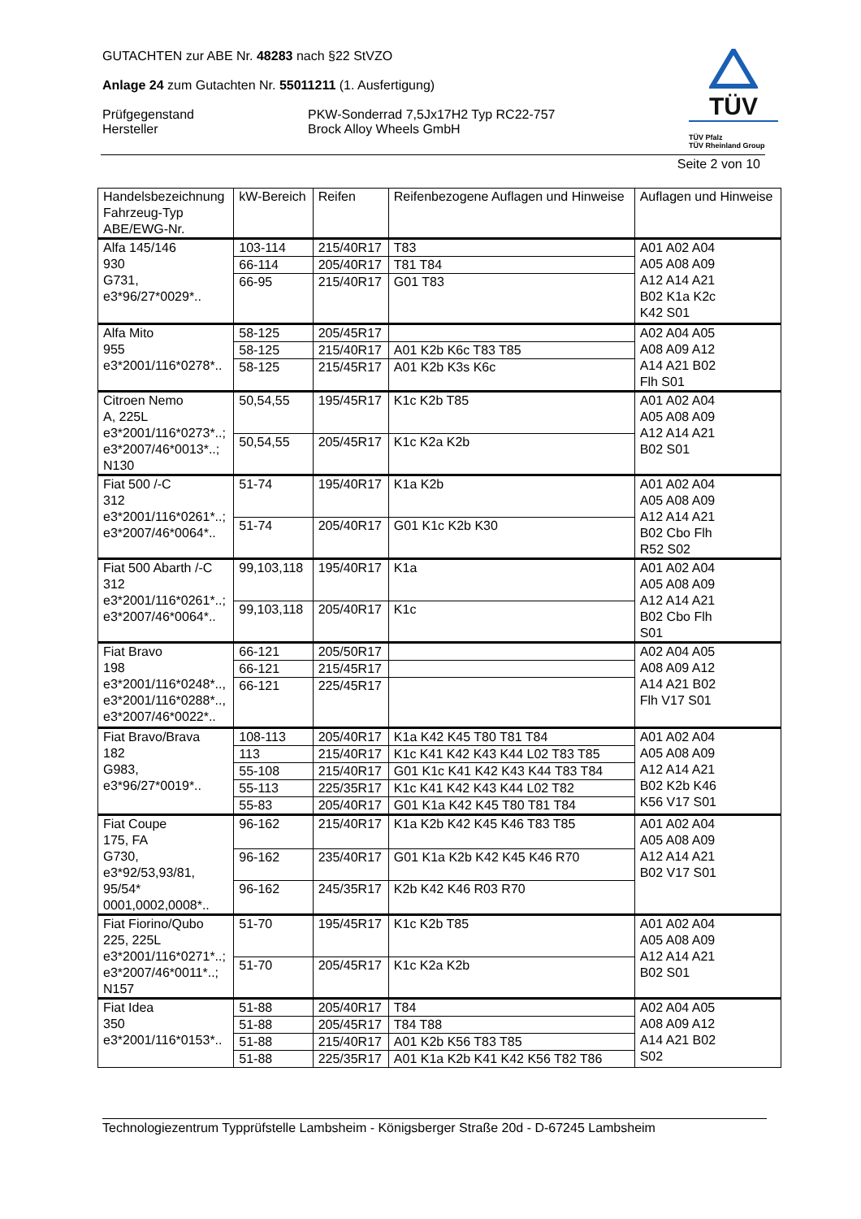GUTACHTEN zur ABE Nr. 48283 nach §22 StVZO
Anlage 24 zum Gutachten Nr. 55011211 (1. Ausfertigung)
Prüfgegenstand PKW-Sonderrad 7,5Jx17H2 Typ RC22-757
Hersteller Brock Alloy Wheels GmbH
TÜV
TÜV Pfalz
TÜV Rheinland Group
Seite 2 von 10
| Handelsbezeichnung Fahrzeug-Typ ABE/EWG-Nr. | kW-Bereich | Reifen | Reifenbezogene Auflagen und Hinweise | Auflagen und Hinweise |
| --- | --- | --- | --- | --- |
| Alfa 145/146 930 G731, e3*96/27*0029*.. | 103-114 | 215/40R17 | T83 | A01 A02 A04 A05 A08 A09 A12 A14 A21 B02 K1a K2c K42 S01 |
| | 66-114 | 205/40R17 | T81 T84 | |
| | 66-95 | 215/40R17 | G01 T83 | |
| Alfa Mito 955 e3*2001/116*0278*.. | 58-125 | 205/45R17 | | A02 A04 A05 A08 A09 A12 A14 A21 B02 Flh S01 |
| | 58-125 | 215/40R17 | A01 K2b K6c T83 T85 | |
| | 58-125 | 215/45R17 | A01 K2b K3s K6c | |
| Citroen Nemo A, 225L e3*2001/116*0273*..; e3*2007/46*0013*..; N130 | 50,54,55 | 195/45R17 | K1c K2b T85 | A01 A02 A04 A05 A08 A09 A12 A14 A21 B02 S01 |
| | 50,54,55 | 205/45R17 | K1c K2a K2b | |
| Fiat 500 /-C 312 e3*2001/116*0261*..; e3*2007/46*0064*.. | 51-74 | 195/40R17 | K1a K2b | A01 A02 A04 A05 A08 A09 A12 A14 A21 B02 Cbo Flh R52 S02 |
| | 51-74 | 205/40R17 | G01 K1c K2b K30 | |
| Fiat 500 Abarth /-C 312 e3*2001/116*0261*..; e3*2007/46*0064*.. | 99,103,118 | 195/40R17 | K1a | A01 A02 A04 A05 A08 A09 A12 A14 A21 B02 Cbo Flh S01 |
| | 99,103,118 | 205/40R17 | K1c | |
| Fiat Bravo 198 e3*2001/116*0248*.., e3*2001/116*0288*.., e3*2007/46*0022*.. | 66-121 | 205/50R17 | | A02 A04 A05 A08 A09 A12 A14 A21 B02 Flh V17 S01 |
| | 66-121 | 215/45R17 | | |
| | 66-121 | 225/45R17 | | |
| Fiat Bravo/Brava 182 G983, e3*96/27*0019*.. | 108-113 | 205/40R17 | K1a K42 K45 T80 T81 T84 | A01 A02 A04 A05 A08 A09 A12 A14 A21 B02 K2b K46 K56 V17 S01 |
| | 113 | 215/40R17 | K1c K41 K42 K43 K44 L02 T83 T85 | |
| | 55-108 | 215/40R17 | G01 K1c K41 K42 K43 K44 T83 T84 | |
| | 55-113 | 225/35R17 | K1c K41 K42 K43 K44 L02 T82 | |
| | 55-83 | 205/40R17 | G01 K1a K42 K45 T80 T81 T84 | |
| Fiat Coupe 175, FA G730, e3*92/53,93/81, 95/54* 0001,0002,0008*.. | 96-162 | 215/40R17 | K1a K2b K42 K45 K46 T83 T85 | A01 A02 A04 A05 A08 A09 A12 A14 A21 B02 V17 S01 |
| | 96-162 | 235/40R17 | G01 K1a K2b K42 K45 K46 R70 | |
| | 96-162 | 245/35R17 | K2b K42 K46 R03 R70 | |
| Fiat Fiorino/Qubo 225, 225L e3*2001/116*0271*..; e3*2007/46*0011*..; N157 | 51-70 | 195/45R17 | K1c K2b T85 | A01 A02 A04 A05 A08 A09 A12 A14 A21 B02 S01 |
| | 51-70 | 205/45R17 | K1c K2a K2b | |
| Fiat Idea 350 e3*2001/116*0153*.. | 51-88 | 205/40R17 | T84 | A02 A04 A05 A08 A09 A12 A14 A21 B02 S02 |
| | 51-88 | 205/45R17 | T84 T88 | |
| | 51-88 | 215/40R17 | A01 K2b K56 T83 T85 | |
| | 51-88 | 225/35R17 | A01 K1a K2b K41 K42 K56 T82 T86 | |
Technologiezentrum Typprüfstelle Lambsheim - Königsberger Straße 20d - D-67245 Lambsheim